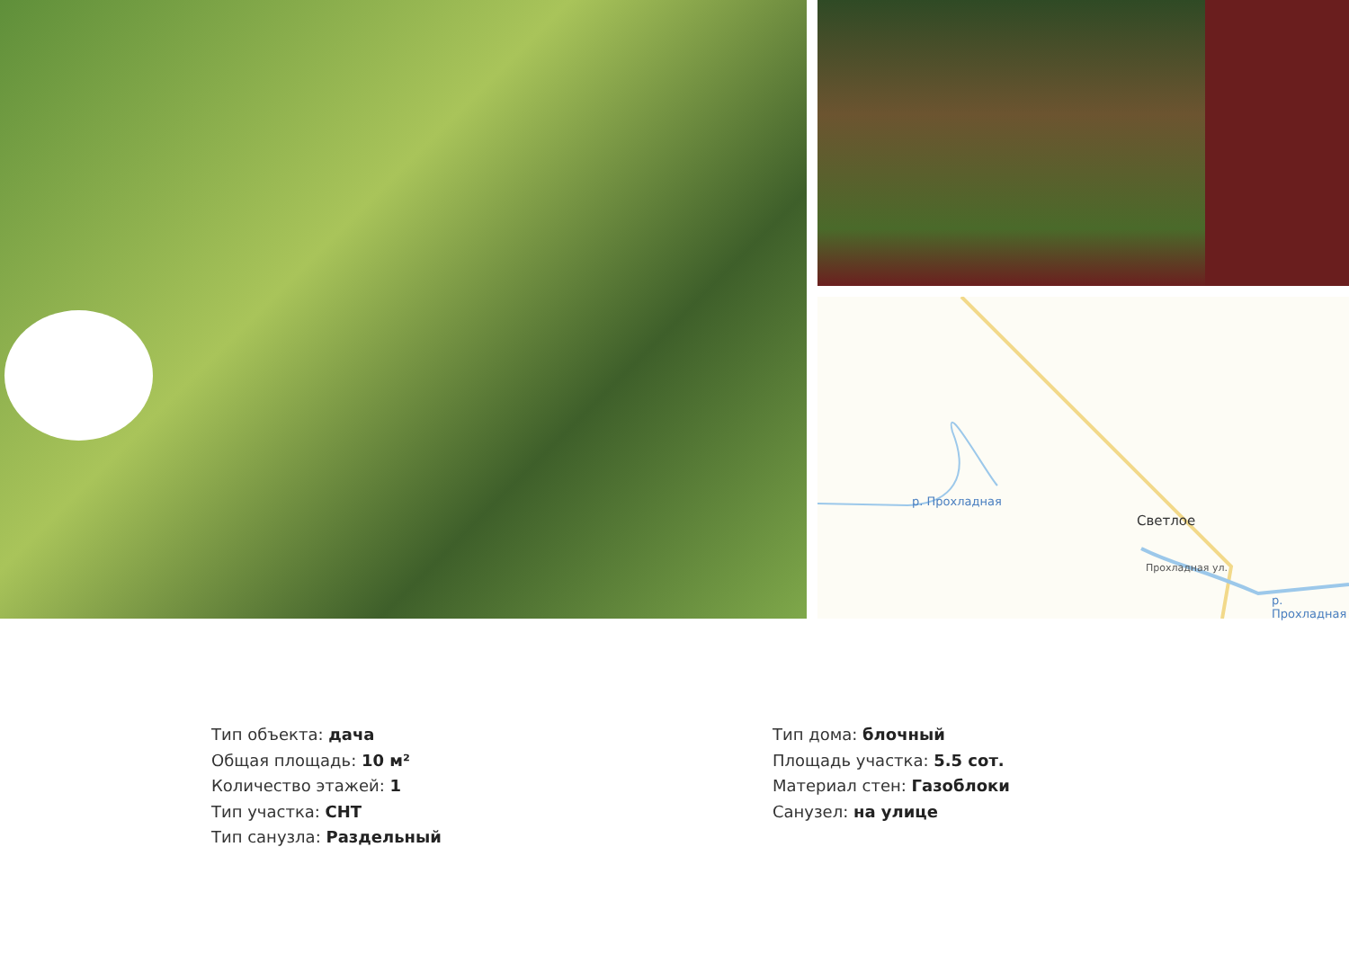р. Прохладная
Светлое
Прохладная ул.
р. Прохладная
Тип объекта: дача
Общая площадь: 10 м²
Количество этажей: 1
Тип участка: СНТ
Тип санузла: Раздельный
Тип дома: блочный
Площадь участка: 5.5 сот.
Материал стен: Газоблоки
Санузел: на улице